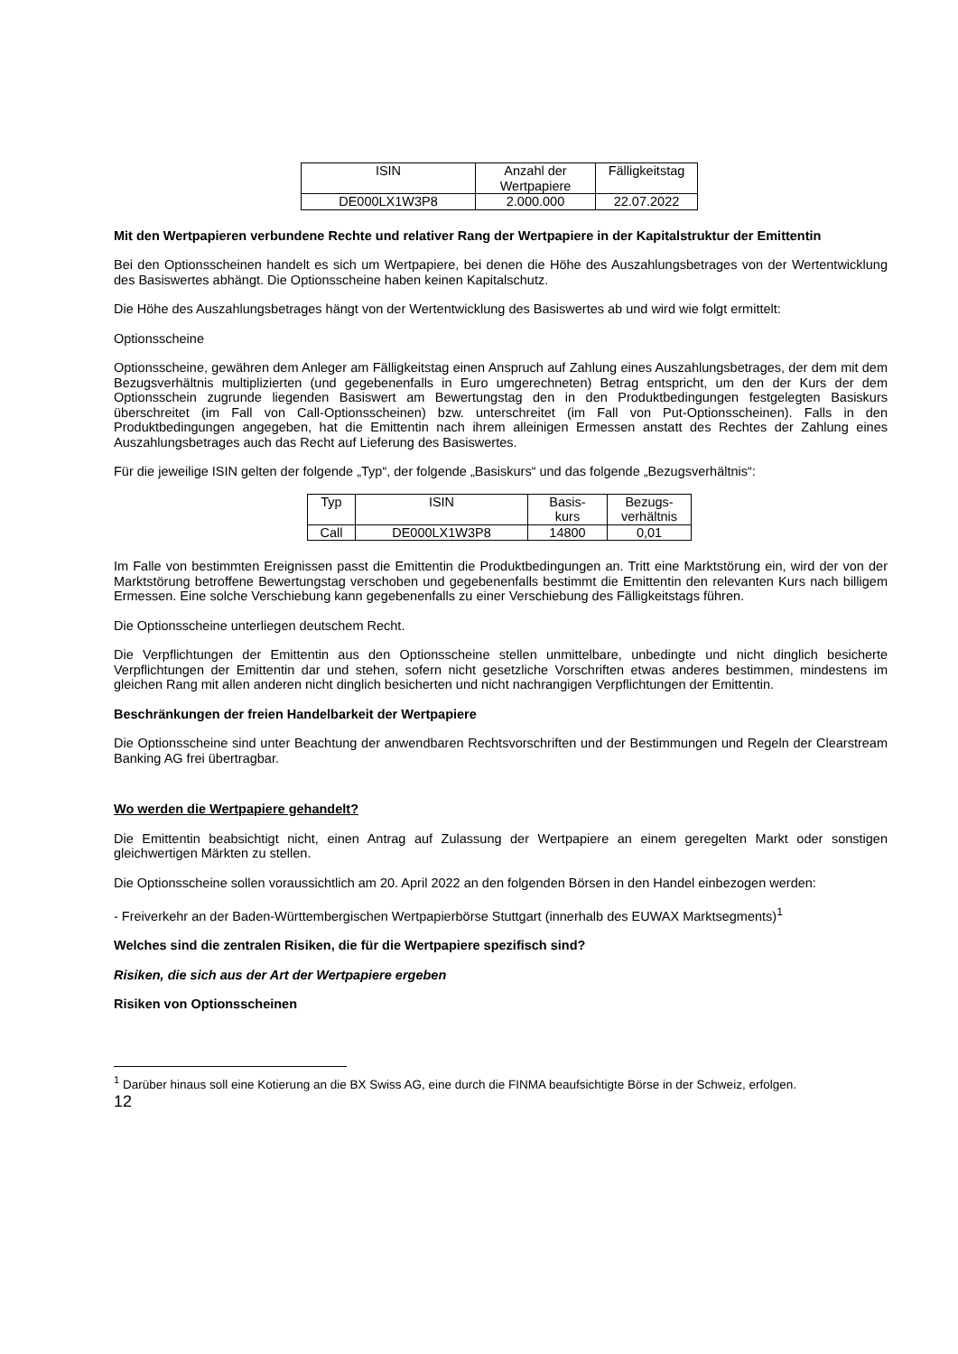| ISIN | Anzahl der Wertpapiere | Fälligkeitstag |
| DE000LX1W3P8 | 2.000.000 | 22.07.2022 |
Mit den Wertpapieren verbundene Rechte und relativer Rang der Wertpapiere in der Kapitalstruktur der Emittentin
Bei den Optionsscheinen handelt es sich um Wertpapiere, bei denen die Höhe des Auszahlungsbetrages von der Wertentwicklung des Basiswertes abhängt. Die Optionsscheine haben keinen Kapitalschutz.
Die Höhe des Auszahlungsbetrages hängt von der Wertentwicklung des Basiswertes ab und wird wie folgt ermittelt:
Optionsscheine
Optionsscheine, gewähren dem Anleger am Fälligkeitstag einen Anspruch auf Zahlung eines Auszahlungsbetrages, der dem mit dem Bezugsverhältnis multiplizierten (und gegebenenfalls in Euro umgerechneten) Betrag entspricht, um den der Kurs der dem Optionsschein zugrunde liegenden Basiswert am Bewertungstag den in den Produktbedingungen festgelegten Basiskurs überschreitet (im Fall von Call-Optionsscheinen) bzw. unterschreitet (im Fall von Put-Optionsscheinen). Falls in den Produktbedingungen angegeben, hat die Emittentin nach ihrem alleinigen Ermessen anstatt des Rechtes der Zahlung eines Auszahlungsbetrages auch das Recht auf Lieferung des Basiswertes.
Für die jeweilige ISIN gelten der folgende „Typ“, der folgende „Basiskurs“ und das folgende „Bezugsverhältnis“:
| Typ | ISIN | Basis- kurs | Bezugs- verhältnis |
| Call | DE000LX1W3P8 | 14800 | 0,01 |
Im Falle von bestimmten Ereignissen passt die Emittentin die Produktbedingungen an. Tritt eine Marktstörung ein, wird der von der Marktstörung betroffene Bewertungstag verschoben und gegebenenfalls bestimmt die Emittentin den relevanten Kurs nach billigem Ermessen. Eine solche Verschiebung kann gegebenenfalls zu einer Verschiebung des Fälligkeitstags führen.
Die Optionsscheine unterliegen deutschem Recht.
Die Verpflichtungen der Emittentin aus den Optionsscheine stellen unmittelbare, unbedingte und nicht dinglich besicherte Verpflichtungen der Emittentin dar und stehen, sofern nicht gesetzliche Vorschriften etwas anderes bestimmen, mindestens im gleichen Rang mit allen anderen nicht dinglich besicherten und nicht nachrangigen Verpflichtungen der Emittentin.
Beschränkungen der freien Handelbarkeit der Wertpapiere
Die Optionsscheine sind unter Beachtung der anwendbaren Rechtsvorschriften und der Bestimmungen und Regeln der Clearstream Banking AG frei übertragbar.
Wo werden die Wertpapiere gehandelt?
Die Emittentin beabsichtigt nicht, einen Antrag auf Zulassung der Wertpapiere an einem geregelten Markt oder sonstigen gleichwertigen Märkten zu stellen.
Die Optionsscheine sollen voraussichtlich am 20. April 2022 an den folgenden Börsen in den Handel einbezogen werden:
- Freiverkehr an der Baden-Württembergischen Wertpapierbörse Stuttgart (innerhalb des EUWAX Marktsegments)<sup>1</sup>
Welches sind die zentralen Risiken, die für die Wertpapiere spezifisch sind?
Risiken, die sich aus der Art der Wertpapiere ergeben
Risiken von Optionsscheinen
<sup>1</sup> Darüber hinaus soll eine Kotierung an die BX Swiss AG, eine durch die FINMA beaufsichtigte Börse in der Schweiz, erfolgen.
12